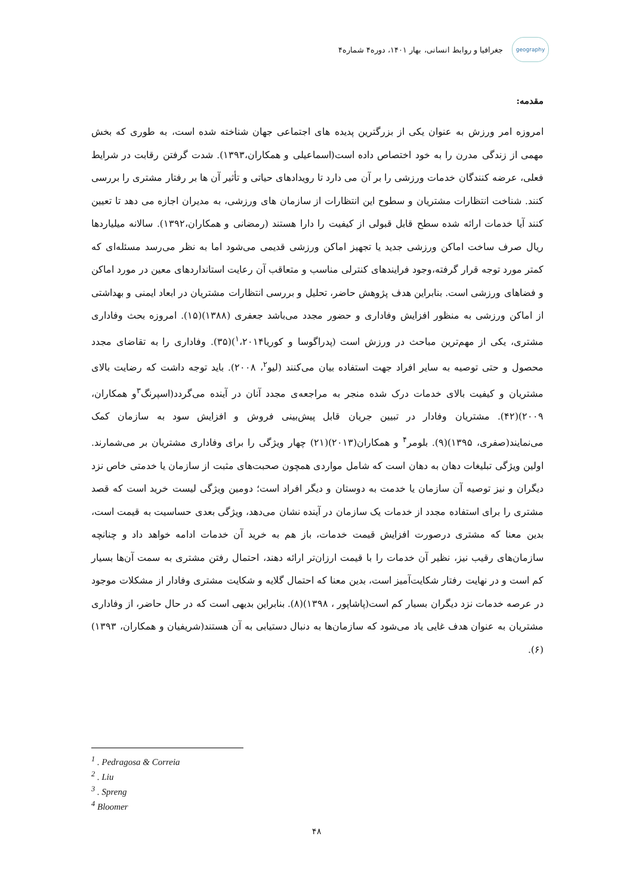geography
جغرافیا و روابط انسانی، بهار ۱۴۰۱، دوره۴ شماره۴
مقدمه:
امروزه امر ورزش به عنوان یکی از بزرگترین پدیده های اجتماعی جهان شناخته شده است، به طوری که بخش مهمی از زندگی مدرن را به خود اختصاص داده است(اسماعیلی و همکاران،۱۳۹۳). شدت گرفتن رقابت در شرایط فعلی، عرضه کنندگان خدمات ورزشی را بر آن می دارد تا رویدادهای حیاتی و تأثیر آن ها بر رفتار مشتری را بررسی کنند. شناخت انتظارات مشتریان و سطوح این انتظارات از سازمان های ورزشی، به مدیران اجازه می دهد تا تعیین کنند آیا خدمات ارائه شده سطح قابل قبولی از کیفیت را دارا هستند (رمضانی و همکاران،۱۳۹۲). سالانه میلیاردها ریال صرف ساخت اماکن ورزشی جدید یا تجهیز اماکن ورزشی قدیمی می‌شود اما به نظر می‌رسد مسئله‌ای که کمتر مورد توجه قرار گرفته،وجود فرایندهای کنترلی مناسب و متعاقب آن رعایت استانداردهای معین در مورد اماکن و فضاهای ورزشی است. بنابراین هدف پژوهش حاضر، تحلیل و بررسی انتظارات مشتریان در ابعاد ایمنی و بهداشتی از اماکن ورزشی به منظور افزایش وفاداری و حضور مجدد می‌باشد جعفری (۱۳۸۸)(۱۵). امروزه بحث وفاداری مشتری، یکی از مهم‌ترین مباحث در ورزش است (پدراگوسا و کوریا<sup>۱</sup>،۲۰۱۴)(۳۵). وفاداری را به تقاضای مجدد محصول و حتی توصیه به سایر افراد جهت استفاده بیان می‌کنند (لیو<sup>۲</sup>، ۲۰۰۸). باید توجه داشت که رضایت بالای مشتریان و کیفیت بالای خدمات درک شده منجر به مراجعه‌ی مجدد آنان در آینده می‌گردد(اسپرنگ<sup>۳</sup>و همکاران، ۲۰۰۹)(۴۲). مشتریان وفادار در تبیین جریان قابل پیش‌بینی فروش و افزایش سود به سازمان کمک می‌نمایند(صفری، ۱۳۹۵)(۹). بلومر<sup>۴</sup> و همکاران(۲۰۱۳)(۲۱) چهار ویژگی را برای وفاداری مشتریان بر می‌شمارند. اولین ویژگی تبلیغات دهان به دهان است که شامل مواردی همچون صحبت‌های مثبت از سازمان یا خدمتی خاص نزد دیگران و نیز توصیه آن سازمان یا خدمت به دوستان و دیگر افراد است؛ دومین ویژگی لیست خرید است که قصد مشتری را برای استفاده مجدد از خدمات یک سازمان در آینده نشان می‌دهد، ویژگی بعدی حساسیت به قیمت است، بدین معنا که مشتری درصورت افزایش قیمت خدمات، باز هم به خرید آن خدمات ادامه خواهد داد و چنانچه سازمان‌های رقیب نیز، نظیر آن خدمات را با قیمت ارزان‌تر ارائه دهند، احتمال رفتن مشتری به سمت آن‌ها بسیار کم است و در نهایت رفتار شکایت‌آمیز است، بدین معنا که احتمال گلایه و شکایت مشتری وفادار از مشکلات موجود در عرصه خدمات نزد دیگران بسیار کم است(پاشاپور ، ۱۳۹۸)(۸). بنابراین بدیهی است که در حال حاضر، از وفاداری مشتریان به عنوان هدف غایی یاد می‌شود که سازمان‌ها به دنبال دستیابی به آن هستند(شریفیان و همکاران، ۱۳۹۳)(۶).
<sup>1</sup> . Pedragosa & Correia
<sup>2</sup> . Liu
<sup>3</sup> . Spreng
<sup>4</sup> Bloomer
۴۸